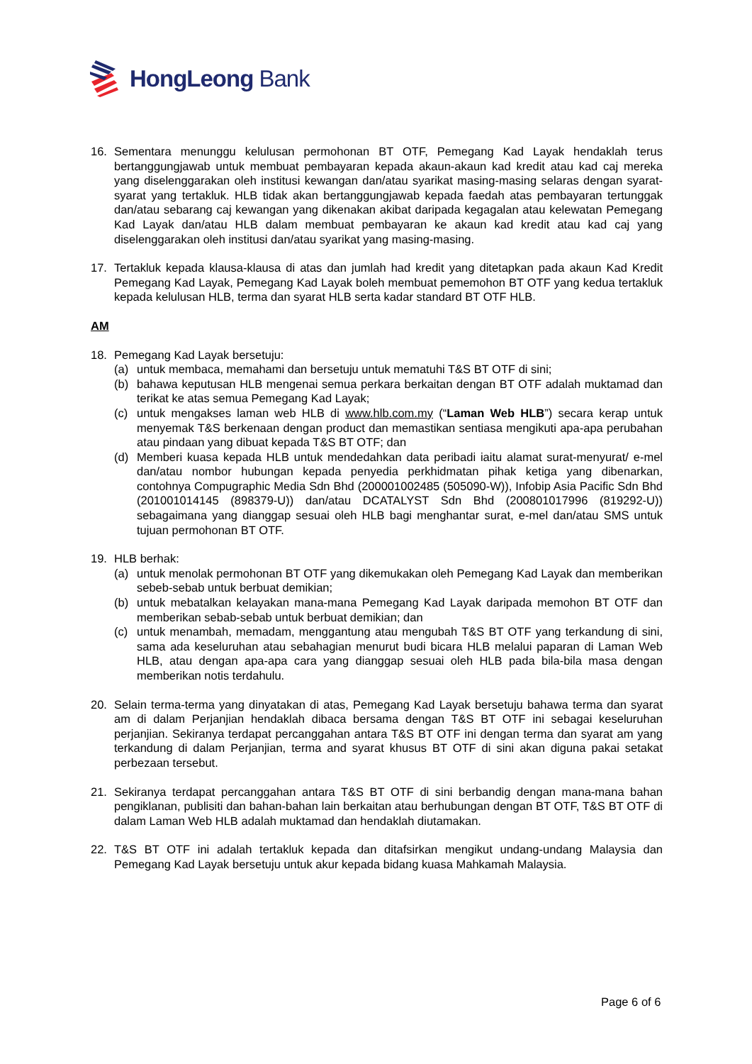HongLeong Bank
16. Sementara menunggu kelulusan permohonan BT OTF, Pemegang Kad Layak hendaklah terus bertanggungjawab untuk membuat pembayaran kepada akaun-akaun kad kredit atau kad caj mereka yang diselenggarakan oleh institusi kewangan dan/atau syarikat masing-masing selaras dengan syarat-syarat yang tertakluk. HLB tidak akan bertanggungjawab kepada faedah atas pembayaran tertunggak dan/atau sebarang caj kewangan yang dikenakan akibat daripada kegagalan atau kelewatan Pemegang Kad Layak dan/atau HLB dalam membuat pembayaran ke akaun kad kredit atau kad caj yang diselenggarakan oleh institusi dan/atau syarikat yang masing-masing.
17. Tertakluk kepada klausa-klausa di atas dan jumlah had kredit yang ditetapkan pada akaun Kad Kredit Pemegang Kad Layak, Pemegang Kad Layak boleh membuat pememohon BT OTF yang kedua tertakluk kepada kelulusan HLB, terma dan syarat HLB serta kadar standard BT OTF HLB.
AM
18. Pemegang Kad Layak bersetuju:
(a) untuk membaca, memahami dan bersetuju untuk mematuhi T&S BT OTF di sini;
(b) bahawa keputusan HLB mengenai semua perkara berkaitan dengan BT OTF adalah muktamad dan terikat ke atas semua Pemegang Kad Layak;
(c) untuk mengakses laman web HLB di www.hlb.com.my (“Laman Web HLB”) secara kerap untuk menyemak T&S berkenaan dengan product dan memastikan sentiasa mengikuti apa-apa perubahan atau pindaan yang dibuat kepada T&S BT OTF; dan
(d) Memberi kuasa kepada HLB untuk mendedahkan data peribadi iaitu alamat surat-menyurat/ e-mel dan/atau nombor hubungan kepada penyedia perkhidmatan pihak ketiga yang dibenarkan, contohnya Compugraphic Media Sdn Bhd (200001002485 (505090-W)), Infobip Asia Pacific Sdn Bhd (201001014145 (898379-U)) dan/atau DCATALYST Sdn Bhd (200801017996 (819292-U)) sebagaimana yang dianggap sesuai oleh HLB bagi menghantar surat, e-mel dan/atau SMS untuk tujuan permohonan BT OTF.
19. HLB berhak:
(a) untuk menolak permohonan BT OTF yang dikemukakan oleh Pemegang Kad Layak dan memberikan sebeb-sebab untuk berbuat demikian;
(b) untuk mebatalkan kelayakan mana-mana Pemegang Kad Layak daripada memohon BT OTF dan memberikan sebab-sebab untuk berbuat demikian; dan
(c) untuk menambah, memadam, menggantung atau mengubah T&S BT OTF yang terkandung di sini, sama ada keseluruhan atau sebahagian menurut budi bicara HLB melalui paparan di Laman Web HLB, atau dengan apa-apa cara yang dianggap sesuai oleh HLB pada bila-bila masa dengan memberikan notis terdahulu.
20. Selain terma-terma yang dinyatakan di atas, Pemegang Kad Layak bersetuju bahawa terma dan syarat am di dalam Perjanjian hendaklah dibaca bersama dengan T&S BT OTF ini sebagai keseluruhan perjanjian. Sekiranya terdapat percanggahan antara T&S BT OTF ini dengan terma dan syarat am yang terkandung di dalam Perjanjian, terma and syarat khusus BT OTF di sini akan diguna pakai setakat perbezaan tersebut.
21. Sekiranya terdapat percanggahan antara T&S BT OTF di sini berbandig dengan mana-mana bahan pengiklanan, publisiti dan bahan-bahan lain berkaitan atau berhubungan dengan BT OTF, T&S BT OTF di dalam Laman Web HLB adalah muktamad dan hendaklah diutamakan.
22. T&S BT OTF ini adalah tertakluk kepada dan ditafsirkan mengikut undang-undang Malaysia dan Pemegang Kad Layak bersetuju untuk akur kepada bidang kuasa Mahkamah Malaysia.
Page 6 of 6